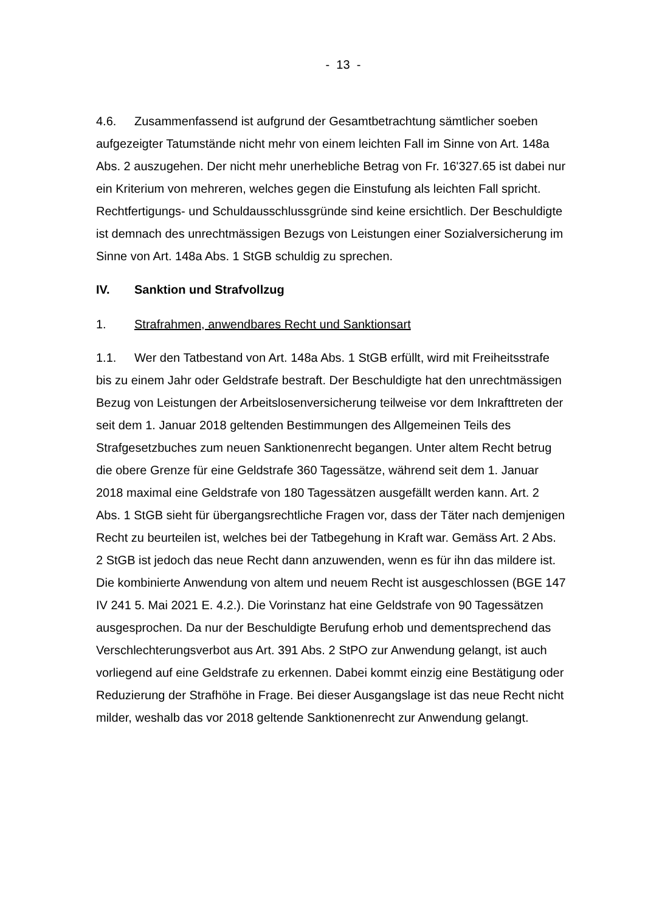- 13 -
4.6. Zusammenfassend ist aufgrund der Gesamtbetrachtung sämtlicher soeben aufgezeigter Tatumstände nicht mehr von einem leichten Fall im Sinne von Art. 148a Abs. 2 auszugehen. Der nicht mehr unerhebliche Betrag von Fr. 16'327.65 ist dabei nur ein Kriterium von mehreren, welches gegen die Einstufung als leichten Fall spricht. Rechtfertigungs- und Schuldausschlussgründe sind keine ersichtlich. Der Beschuldigte ist demnach des unrechtmässigen Bezugs von Leistungen einer Sozialversicherung im Sinne von Art. 148a Abs. 1 StGB schuldig zu sprechen.
IV. Sanktion und Strafvollzug
1. Strafrahmen, anwendbares Recht und Sanktionsart
1.1. Wer den Tatbestand von Art. 148a Abs. 1 StGB erfüllt, wird mit Freiheitsstrafe bis zu einem Jahr oder Geldstrafe bestraft. Der Beschuldigte hat den unrechtmässigen Bezug von Leistungen der Arbeitslosenversicherung teilweise vor dem Inkrafttreten der seit dem 1. Januar 2018 geltenden Bestimmungen des Allgemeinen Teils des Strafgesetzbuches zum neuen Sanktionenrecht begangen. Unter altem Recht betrug die obere Grenze für eine Geldstrafe 360 Tagessätze, während seit dem 1. Januar 2018 maximal eine Geldstrafe von 180 Tagessätzen ausgefällt werden kann. Art. 2 Abs. 1 StGB sieht für übergangsrechtliche Fragen vor, dass der Täter nach demjenigen Recht zu beurteilen ist, welches bei der Tatbegehung in Kraft war. Gemäss Art. 2 Abs. 2 StGB ist jedoch das neue Recht dann anzuwenden, wenn es für ihn das mildere ist. Die kombinierte Anwendung von altem und neuem Recht ist ausgeschlossen (BGE 147 IV 241 5. Mai 2021 E. 4.2.). Die Vorinstanz hat eine Geldstrafe von 90 Tagessätzen ausgesprochen. Da nur der Beschuldigte Berufung erhob und dementsprechend das Verschlechterungsverbot aus Art. 391 Abs. 2 StPO zur Anwendung gelangt, ist auch vorliegend auf eine Geldstrafe zu erkennen. Dabei kommt einzig eine Bestätigung oder Reduzierung der Strafhöhe in Frage. Bei dieser Ausgangslage ist das neue Recht nicht milder, weshalb das vor 2018 geltende Sanktionenrecht zur Anwendung gelangt.